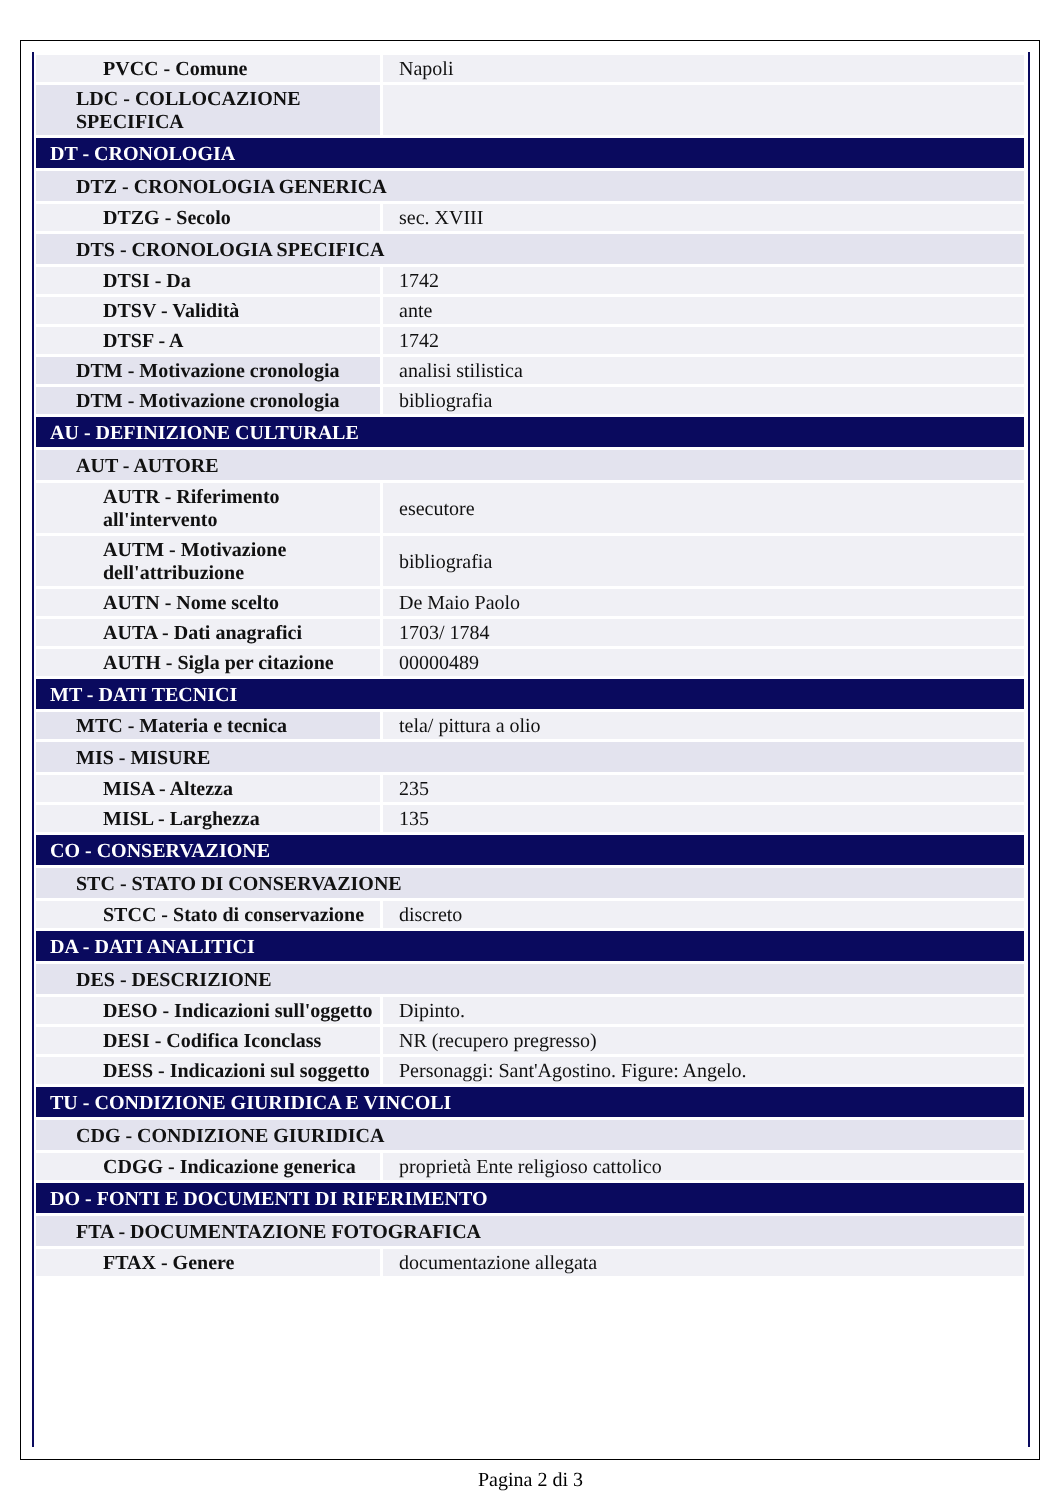| PVCC - Comune | Napoli |
| LDC - COLLOCAZIONE SPECIFICA | |
| DT - CRONOLOGIA | |
| DTZ - CRONOLOGIA GENERICA | |
| DTZG - Secolo | sec. XVIII |
| DTS - CRONOLOGIA SPECIFICA | |
| DTSI - Da | 1742 |
| DTSV - Validità | ante |
| DTSF - A | 1742 |
| DTM - Motivazione cronologia | analisi stilistica |
| DTM - Motivazione cronologia | bibliografia |
| AU - DEFINIZIONE CULTURALE | |
| AUT - AUTORE | |
| AUTR - Riferimento all'intervento | esecutore |
| AUTM - Motivazione dell'attribuzione | bibliografia |
| AUTN - Nome scelto | De Maio Paolo |
| AUTA - Dati anagrafici | 1703/ 1784 |
| AUTH - Sigla per citazione | 00000489 |
| MT - DATI TECNICI | |
| MTC - Materia e tecnica | tela/ pittura a olio |
| MIS - MISURE | |
| MISA - Altezza | 235 |
| MISL - Larghezza | 135 |
| CO - CONSERVAZIONE | |
| STC - STATO DI CONSERVAZIONE | |
| STCC - Stato di conservazione | discreto |
| DA - DATI ANALITICI | |
| DES - DESCRIZIONE | |
| DESO - Indicazioni sull'oggetto | Dipinto. |
| DESI - Codifica Iconclass | NR (recupero pregresso) |
| DESS - Indicazioni sul soggetto | Personaggi: Sant'Agostino. Figure: Angelo. |
| TU - CONDIZIONE GIURIDICA E VINCOLI | |
| CDG - CONDIZIONE GIURIDICA | |
| CDGG - Indicazione generica | proprietà Ente religioso cattolico |
| DO - FONTI E DOCUMENTI DI RIFERIMENTO | |
| FTA - DOCUMENTAZIONE FOTOGRAFICA | |
| FTAX - Genere | documentazione allegata |
Pagina 2 di 3